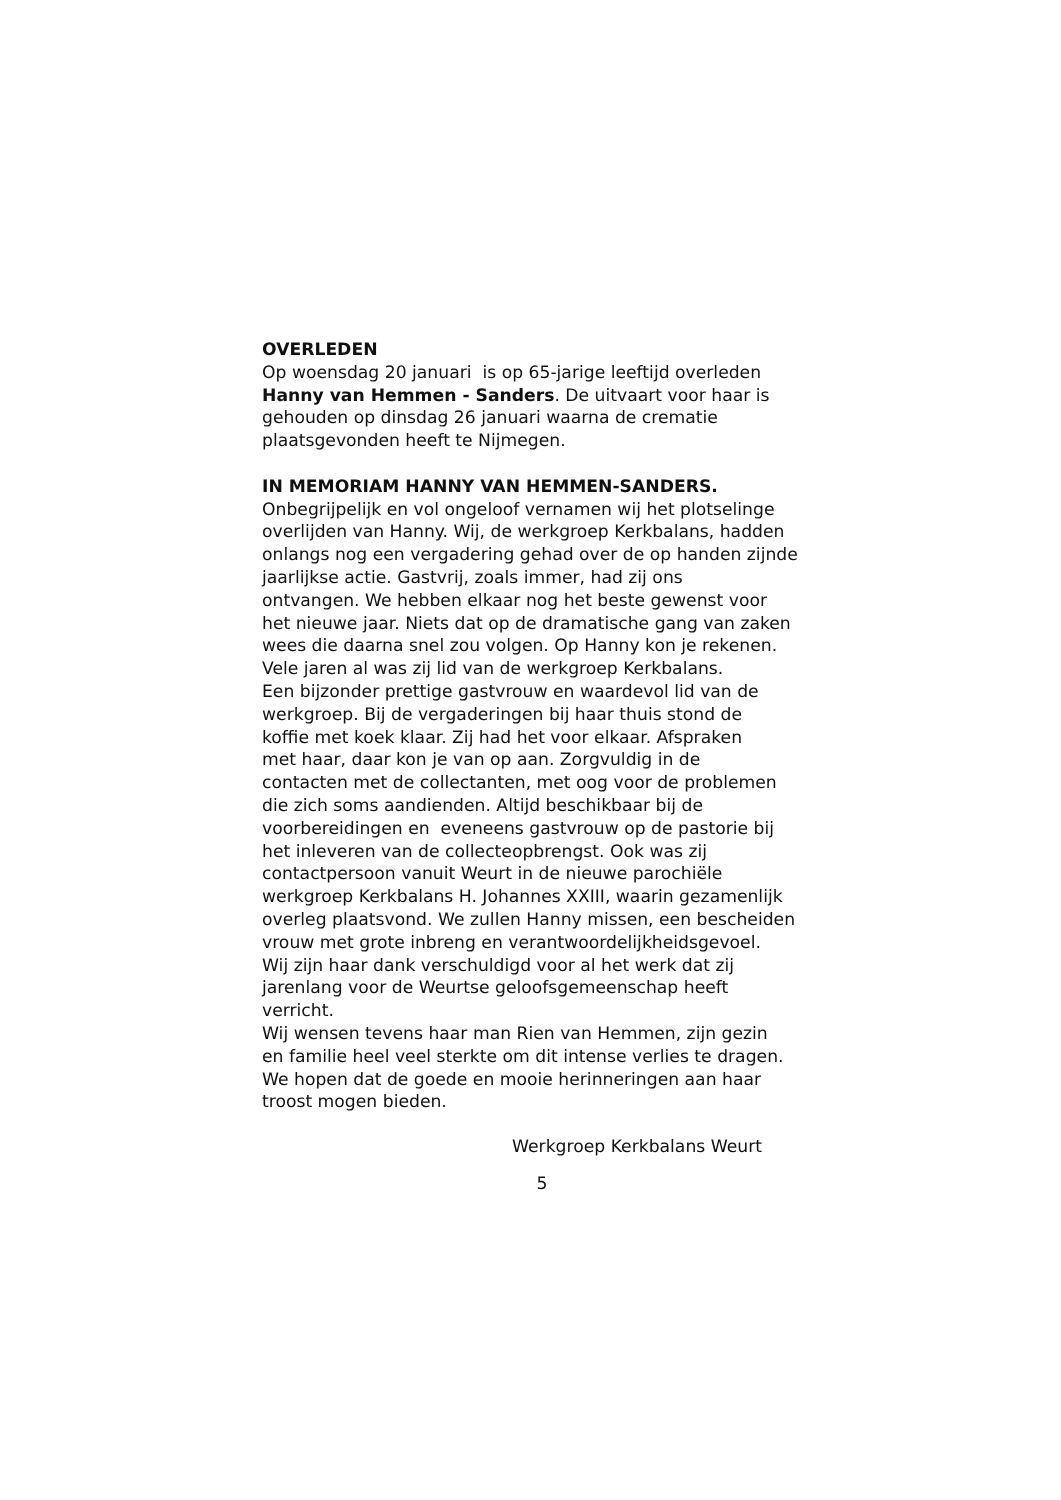OVERLEDEN
Op woensdag 20 januari is op 65-jarige leeftijd overleden
Hanny van Hemmen - Sanders. De uitvaart voor haar is
gehouden op dinsdag 26 januari waarna de crematie
plaatsgevonden heeft te Nijmegen.
IN MEMORIAM HANNY VAN HEMMEN-SANDERS.
Onbegrijpelijk en vol ongeloof vernamen wij het plotselinge
overlijden van Hanny. Wij, de werkgroep Kerkbalans, hadden
onlangs nog een vergadering gehad over de op handen zijnde
jaarlijkse actie. Gastvrij, zoals immer, had zij ons
ontvangen. We hebben elkaar nog het beste gewenst voor
het nieuwe jaar. Niets dat op de dramatische gang van zaken
wees die daarna snel zou volgen. Op Hanny kon je rekenen.
Vele jaren al was zij lid van de werkgroep Kerkbalans.
Een bijzonder prettige gastvrouw en waardevol lid van de
werkgroep. Bij de vergaderingen bij haar thuis stond de
koffie met koek klaar. Zij had het voor elkaar. Afspraken
met haar, daar kon je van op aan. Zorgvuldig in de
contacten met de collectanten, met oog voor de problemen
die zich soms aandienden. Altijd beschikbaar bij de
voorbereidingen en eveneens gastvrouw op de pastorie bij
het inleveren van de collecteopbrengst. Ook was zij
contactpersoon vanuit Weurt in de nieuwe parochiële
werkgroep Kerkbalans H. Johannes XXIII, waarin gezamenlijk
overleg plaatsvond. We zullen Hanny missen, een bescheiden
vrouw met grote inbreng en verantwoordelijkheidsgevoel.
Wij zijn haar dank verschuldigd voor al het werk dat zij
jarenlang voor de Weurtse geloofsgemeenschap heeft
verricht.
Wij wensen tevens haar man Rien van Hemmen, zijn gezin
en familie heel veel sterkte om dit intense verlies te dragen.
We hopen dat de goede en mooie herinneringen aan haar
troost mogen bieden.
Werkgroep Kerkbalans Weurt
5